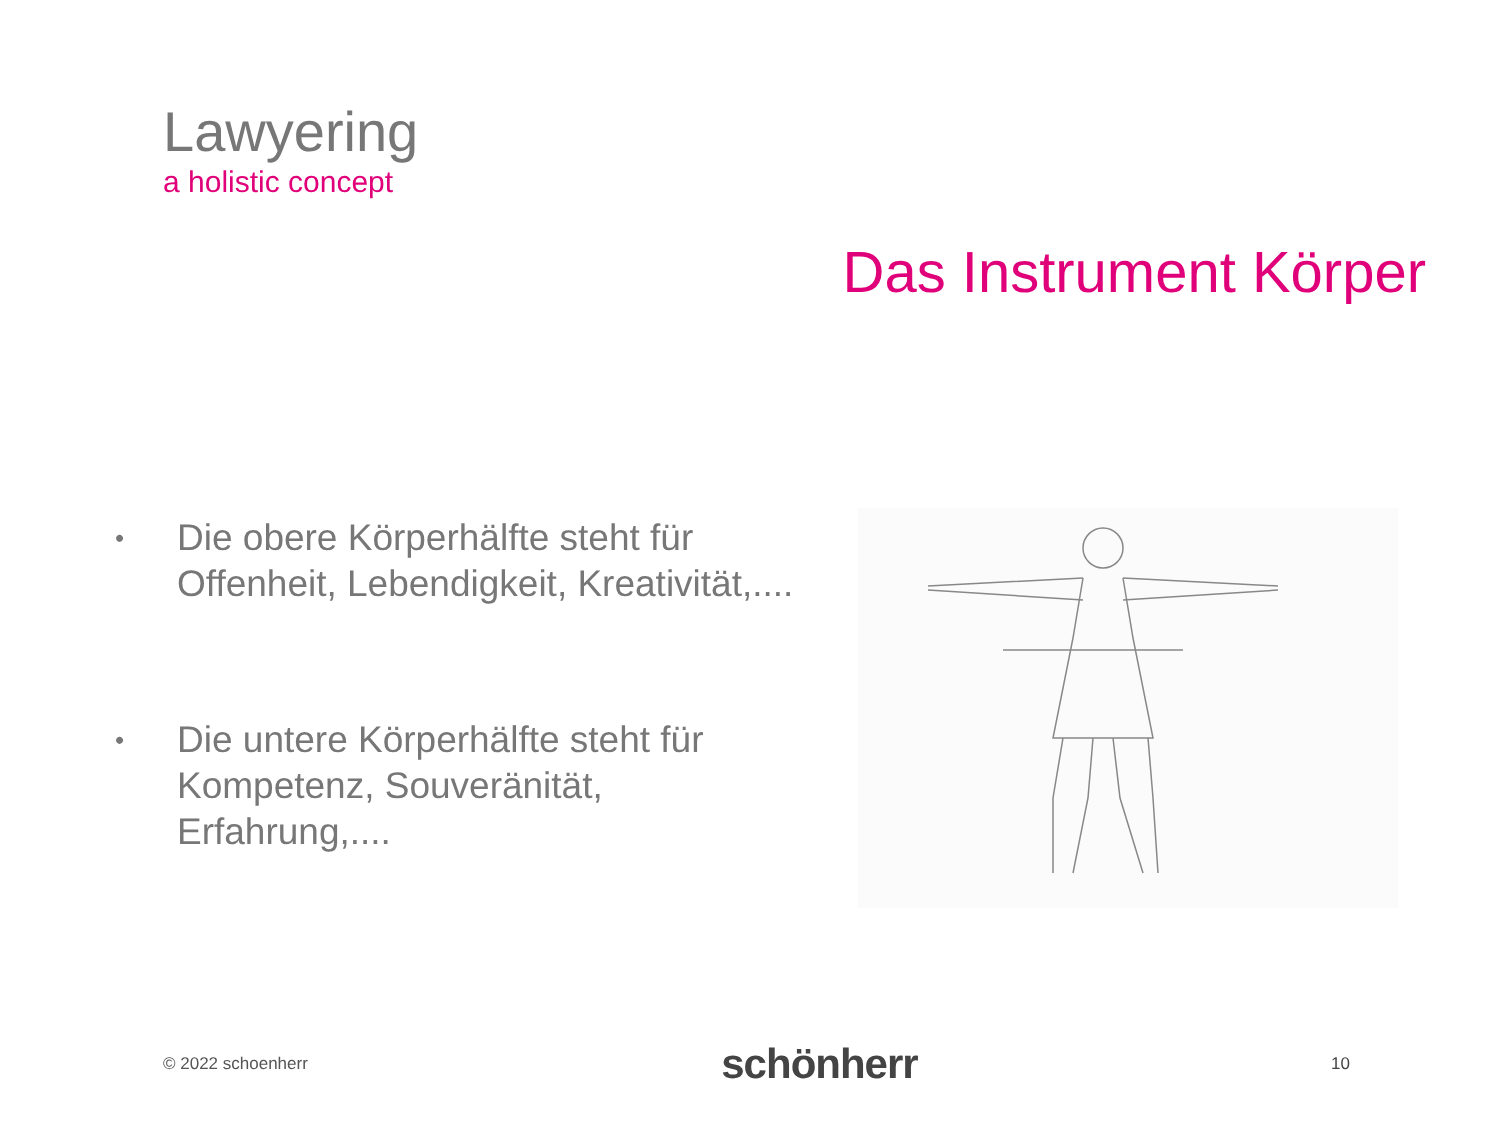Lawyering
a holistic concept
Das Instrument Körper
• Die obere Körperhälfte steht für Offenheit, Lebendigkeit, Kreativität,....
• Die untere Körperhälfte steht für Kompetenz, Souveränität, Erfahrung,....
© 2022 schoenherr schönherr 10